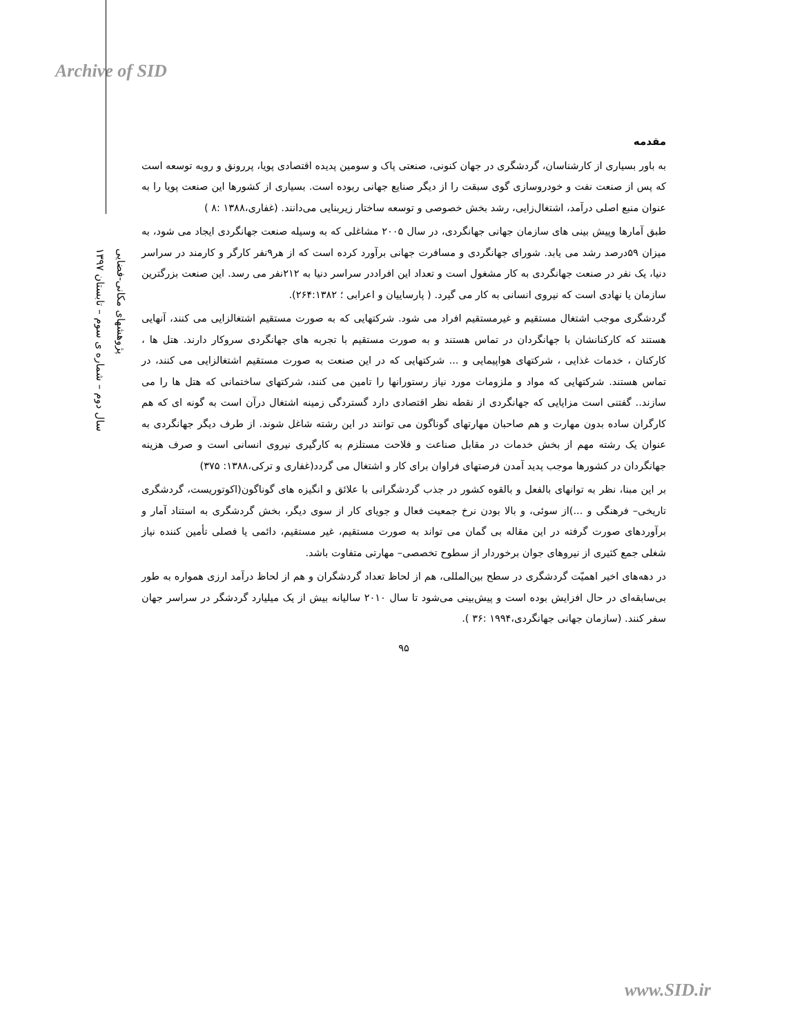Archive of SID
پژوهشهای مکانی-فضایی
سال دوم – شماره ی سوم – تابستان ۱۳۹۷
مقدمه
به باور بسیاری از کارشناسان، گردشگری در جهان کنونی، صنعتی پاک و سومین پدیده اقتصادی پویا، پررونق و روبه توسعه است که پس از صنعت نفت و خودروسازی گوی سبقت را از دیگر صنایع جهانی ربوده است. بسیاری از کشورها این صنعت پویا را به عنوان منبع اصلی درآمد، اشتغال‌زایی، رشد بخش خصوصی و توسعه ساختار زیربنایی می‌دانند. (غفاری،۱۳۸۸ :۸ )
طبق آمارها وپیش بینی های سازمان جهانی جهانگردی، در سال ۲۰۰۵ مشاغلی که به وسیله صنعت جهانگردی ایجاد می شود، به میزان ۵۹درصد رشد می یابد. شورای جهانگردی و مسافرت جهانی برآورد کرده است که از هر۹نفر کارگر و کارمند در سراسر دنیا، یک نفر در صنعت جهانگردی به کار مشغول است و تعداد این افراددر سراسر دنیا به ۲۱۲نفر می رسد. این صنعت بزرگترین سازمان یا نهادی است که نیروی انسانی به کار می گیرد. ( پارساییان و اعرابی ؛ ۲۶۴:۱۳۸۲).
گردشگری موجب اشتغال مستقیم و غیرمستقیم افراد می شود. شرکتهایی که به صورت مستقیم اشتغالزایی می کنند، آنهایی هستند که کارکنانشان با جهانگردان در تماس هستند و به صورت مستقیم با تجربه های جهانگردی سروکار دارند. هتل ها ، کارکنان ، خدمات غذایی ، شرکتهای هواپیمایی و ... شرکتهایی که در این صنعت به صورت مستقیم اشتغالزایی می کنند، در تماس هستند. شرکتهایی که مواد و ملزومات مورد نیاز رستورانها را تامین می کنند، شرکتهای ساختمانی که هتل ها را می سازند.. گفتنی است مزایایی که جهانگردی از نقطه نظر اقتصادی دارد گستردگی زمینه اشتغال درآن است به گونه ای که هم کارگران ساده بدون مهارت و هم صاحبان مهارتهای گوناگون می توانند در این رشته شاغل شوند. از طرف دیگر جهانگردی به عنوان یک رشته مهم از بخش خدمات در مقابل صناعت و فلاحت مستلزم به کارگیری نیروی انسانی است و صرف هزینه جهانگردان در کشورها موجب پدید آمدن فرصتهای فراوان برای کار و اشتغال می گردد(غفاری و ترکی،۱۳۸۸: ۳۷۵)
بر این مبنا، نظر به توانهای بالفعل و بالقوه کشور در جذب گردشگرانی با علائق و انگیزه های گوناگون(اکوتوریست، گردشگری تاریخی– فرهنگی و ...)از سوئی، و بالا بودن نرخ جمعیت فعال و جویای کار از سوی دیگر، بخش گردشگری به استناد آمار و برآوردهای صورت گرفته در این مقاله بی گمان می تواند به صورت مستقیم، غیر مستقیم، دائمی یا فصلی تأمین کننده نیاز شغلی جمع کثیری از نیروهای جوان برخوردار از سطوح تخصصی– مهارتی متفاوت باشد.
در دهه‌های اخیر اهمیّت گردشگری در سطح بین‌المللی، هم از لحاظ تعداد گردشگران و هم از لحاظ درآمد ارزی همواره به طور بی‌سابقه‌ای در حال افزایش بوده است و پیش‌بینی می‌شود تا سال ۲۰۱۰ سالیانه بیش از یک میلیارد گردشگر در سراسر جهان سفر کنند. (سازمان جهانی جهانگردی،۱۹۹۴ :۳۶ ).
۹۵
www.SID.ir